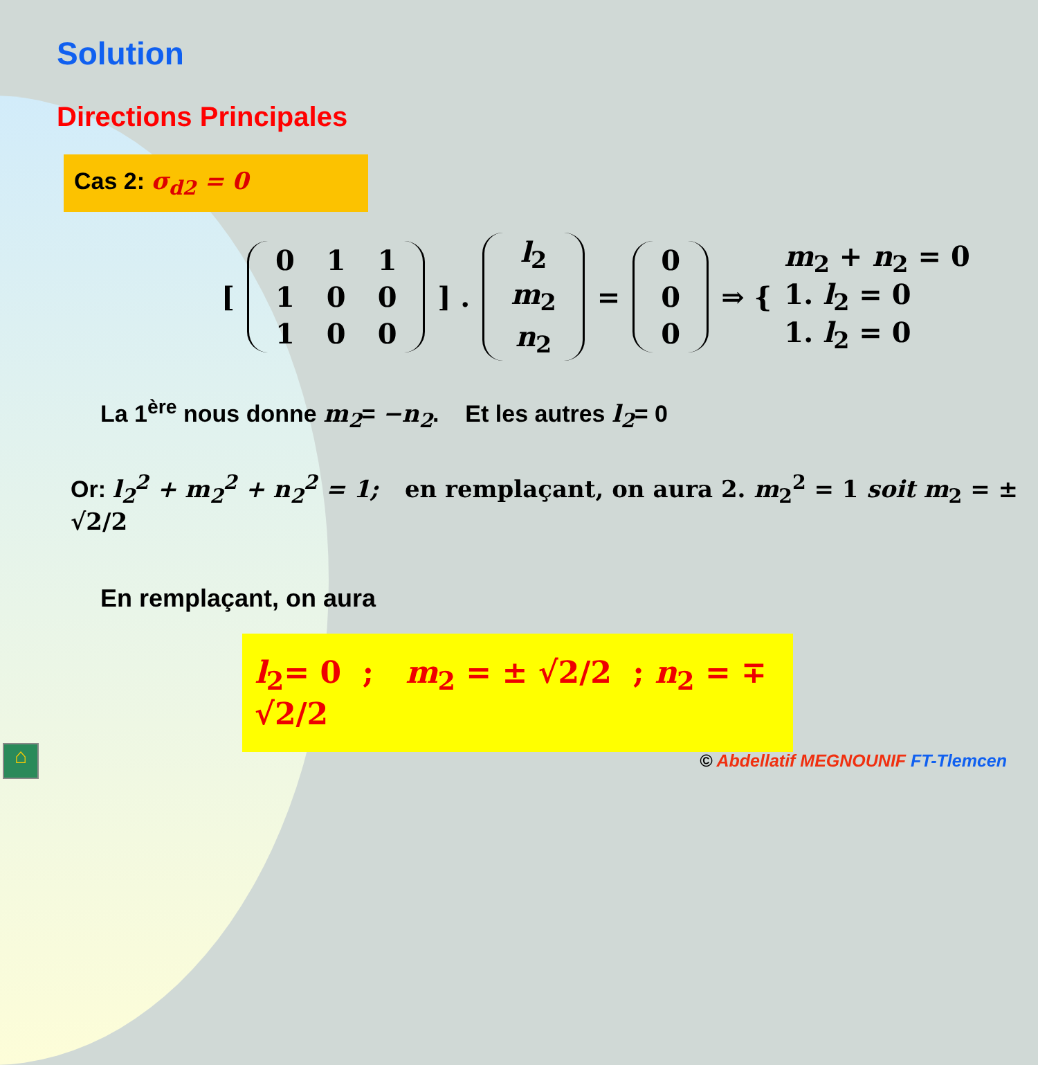Solution
Directions Principales
Cas 2: σ<sub>d2</sub> = 0
[
| 0 | 1 | 1 |
| 1 | 0 | 0 |
| 1 | 0 | 0 |
] .
| l<sub>2</sub> |
| m<sub>2</sub> |
| n<sub>2</sub> |
=
| 0 |
| 0 |
| 0 |
⇒ {
m<sub>2</sub> + n<sub>2</sub> = 0
1. l<sub>2</sub> = 0
1. l<sub>2</sub> = 0
La 1<sup>ère</sup> nous donne m<sub>2</sub>= −n<sub>2</sub>. Et les autres l<sub>2</sub>= 0
Or: l<sub>2</sub><sup>2</sup> + m<sub>2</sub><sup>2</sup> + n<sub>2</sub><sup>2</sup> = 1; en remplaçant, on aura 2. m<sub>2</sub><sup>2</sup> = 1 soit m<sub>2</sub> = ± √2/2
En remplaçant, on aura
l<sub>2</sub>= 0 ; m<sub>2</sub> = ± √2/2 ; n<sub>2</sub> = ∓ √2/2
⌂
© Abdellatif MEGNOUNIF FT-Tlemcen